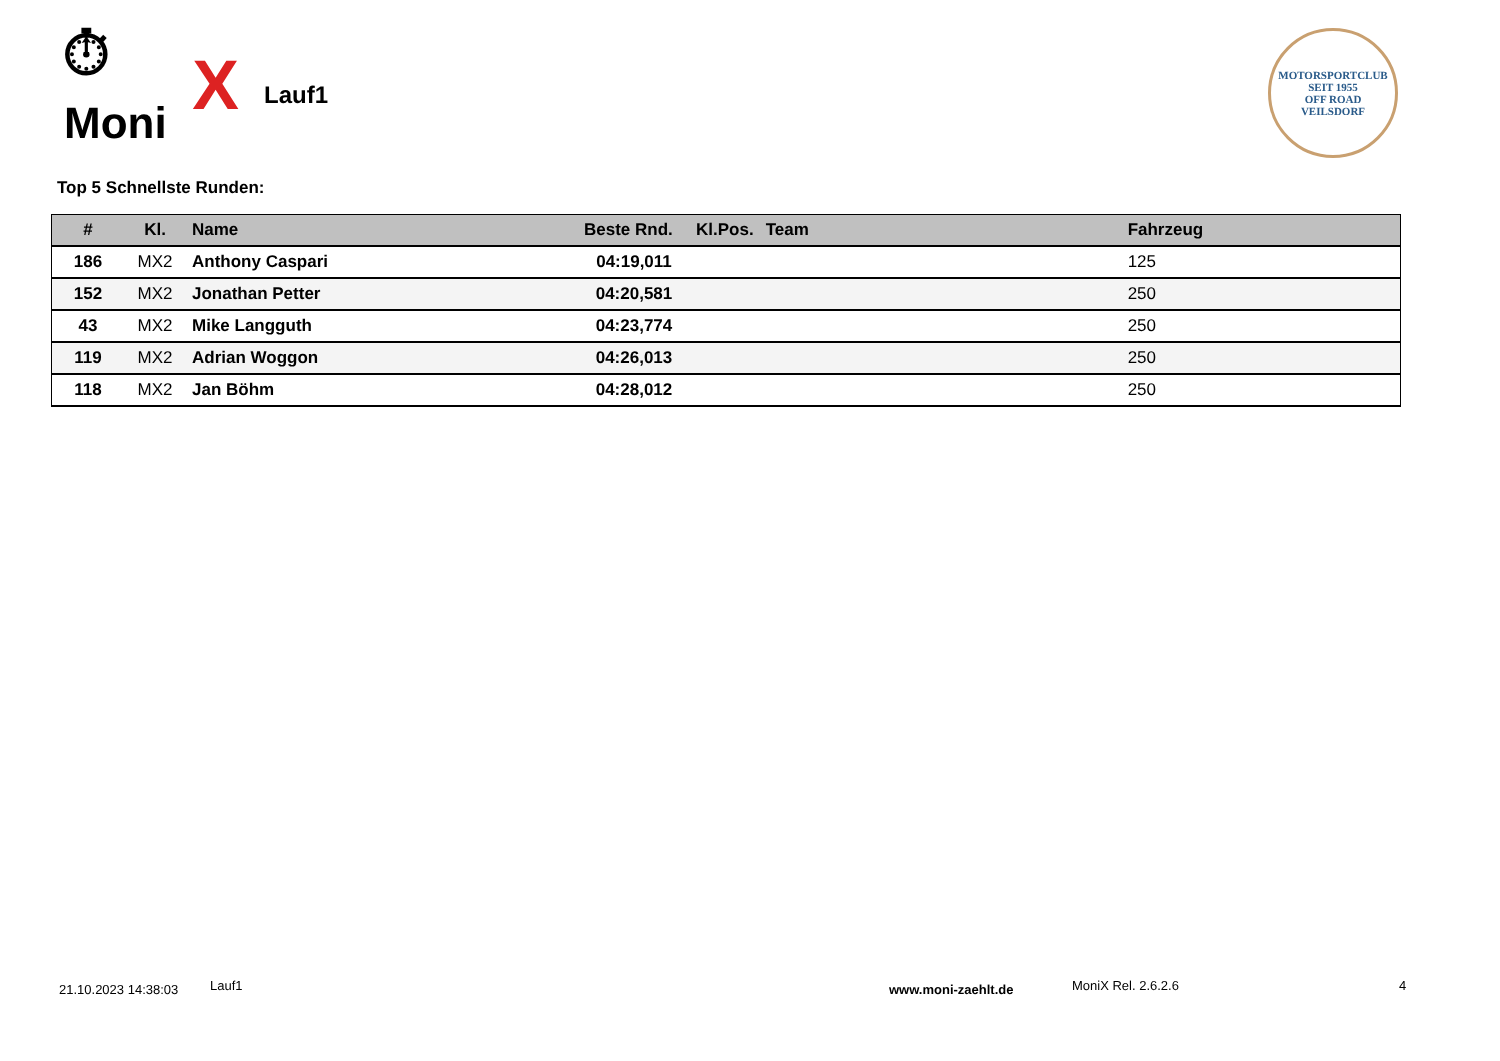⏱ Moni X
Lauf1
MOTORSPORTCLUB
SEIT 1955
OFF ROAD
VEILSDORF
Top 5 Schnellste Runden:
| # | Kl. | Name | Beste Rnd. | Kl.Pos. | Team | Fahrzeug |
| --- | --- | --- | --- | --- | --- | --- |
| 186 | MX2 | Anthony Caspari | 04:19,011 | | | 125 |
| 152 | MX2 | Jonathan Petter | 04:20,581 | | | 250 |
| 43 | MX2 | Mike Langguth | 04:23,774 | | | 250 |
| 119 | MX2 | Adrian Woggon | 04:26,013 | | | 250 |
| 118 | MX2 | Jan Böhm | 04:28,012 | | | 250 |
21.10.2023 14:38:03 Lauf1 www.moni-zaehlt.de MoniX Rel. 2.6.2.6 4